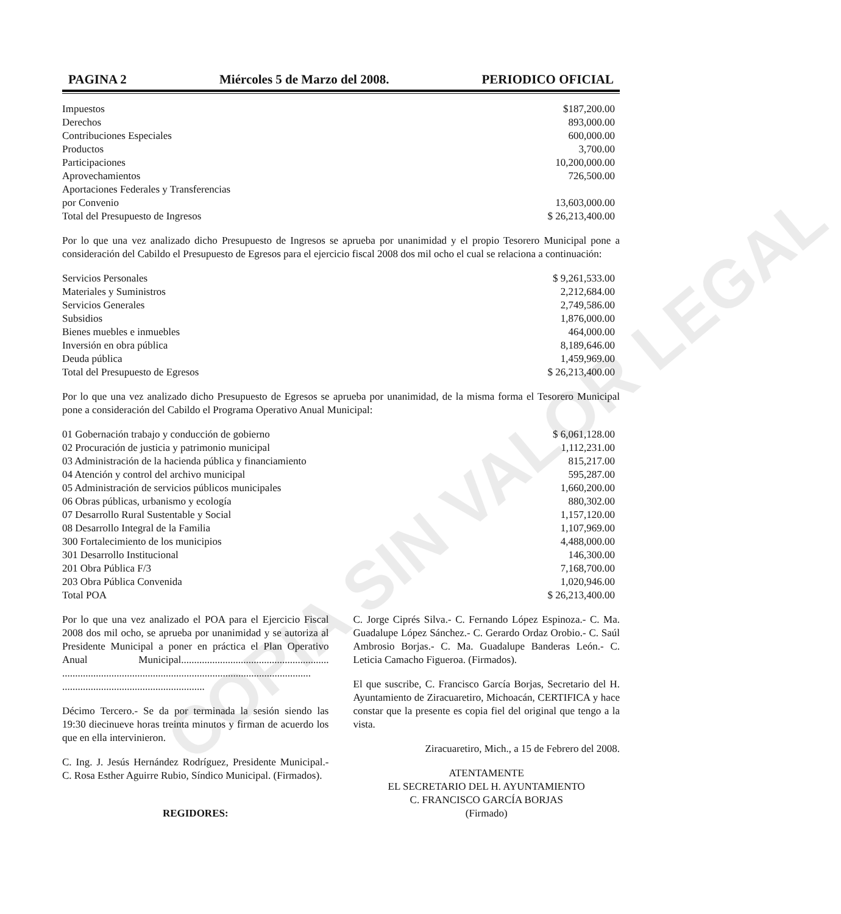COPIA SIN VALOR LEGAL
PAGINA 2 Miércoles 5 de Marzo del 2008. PERIODICO OFICIAL
| Impuestos | $187,200.00 |
| Derechos | 893,000.00 |
| Contribuciones Especiales | 600,000.00 |
| Productos | 3,700.00 |
| Participaciones | 10,200,000.00 |
| Aprovechamientos | 726,500.00 |
| Aportaciones Federales y Transferencias | |
| por Convenio | 13,603,000.00 |
| Total del Presupuesto de Ingresos | $ 26,213,400.00 |
Por lo que una vez analizado dicho Presupuesto de Ingresos se aprueba por unanimidad y el propio Tesorero Municipal pone a consideración del Cabildo el Presupuesto de Egresos para el ejercicio fiscal 2008 dos mil ocho el cual se relaciona a continuación:
| Servicios Personales | $ 9,261,533.00 |
| Materiales y Suministros | 2,212,684.00 |
| Servicios Generales | 2,749,586.00 |
| Subsidios | 1,876,000.00 |
| Bienes muebles e inmuebles | 464,000.00 |
| Inversión en obra pública | 8,189,646.00 |
| Deuda pública | 1,459,969.00 |
| Total del Presupuesto de Egresos | $ 26,213,400.00 |
Por lo que una vez analizado dicho Presupuesto de Egresos se aprueba por unanimidad, de la misma forma el Tesorero Municipal pone a consideración del Cabildo el Programa Operativo Anual Municipal:
| 01 Gobernación trabajo y conducción de gobierno | $ 6,061,128.00 |
| 02 Procuración de justicia y patrimonio municipal | 1,112,231.00 |
| 03 Administración de la hacienda pública y financiamiento | 815,217.00 |
| 04 Atención y control del archivo municipal | 595,287.00 |
| 05 Administración de servicios públicos municipales | 1,660,200.00 |
| 06 Obras públicas, urbanismo y ecología | 880,302.00 |
| 07 Desarrollo Rural Sustentable y Social | 1,157,120.00 |
| 08 Desarrollo Integral de la Familia | 1,107,969.00 |
| 300 Fortalecimiento de los municipios | 4,488,000.00 |
| 301 Desarrollo Institucional | 146,300.00 |
| 201 Obra Pública F/3 | 7,168,700.00 |
| 203 Obra Pública Convenida | 1,020,946.00 |
| Total POA | $ 26,213,400.00 |
Por lo que una vez analizado el POA para el Ejercicio Fiscal 2008 dos mil ocho, se aprueba por unanimidad y se autoriza al Presidente Municipal a poner en práctica el Plan Operativo Anual Municipal......................................................... ................................................................................................ .......................................................
Décimo Tercero.- Se da por terminada la sesión siendo las 19:30 diecinueve horas treinta minutos y firman de acuerdo los que en ella intervinieron.
C. Ing. J. Jesús Hernández Rodríguez, Presidente Municipal.- C. Rosa Esther Aguirre Rubio, Síndico Municipal. (Firmados).
REGIDORES:
C. Jorge Ciprés Silva.- C. Fernando López Espinoza.- C. Ma. Guadalupe López Sánchez.- C. Gerardo Ordaz Orobio.- C. Saúl Ambrosio Borjas.- C. Ma. Guadalupe Banderas León.- C. Leticia Camacho Figueroa. (Firmados).
El que suscribe, C. Francisco García Borjas, Secretario del H. Ayuntamiento de Ziracuaretiro, Michoacán, CERTIFICA y hace constar que la presente es copia fiel del original que tengo a la vista.
Ziracuaretiro, Mich., a 15 de Febrero del 2008.
ATENTAMENTE
EL SECRETARIO DEL H. AYUNTAMIENTO
C. FRANCISCO GARCÍA BORJAS
(Firmado)